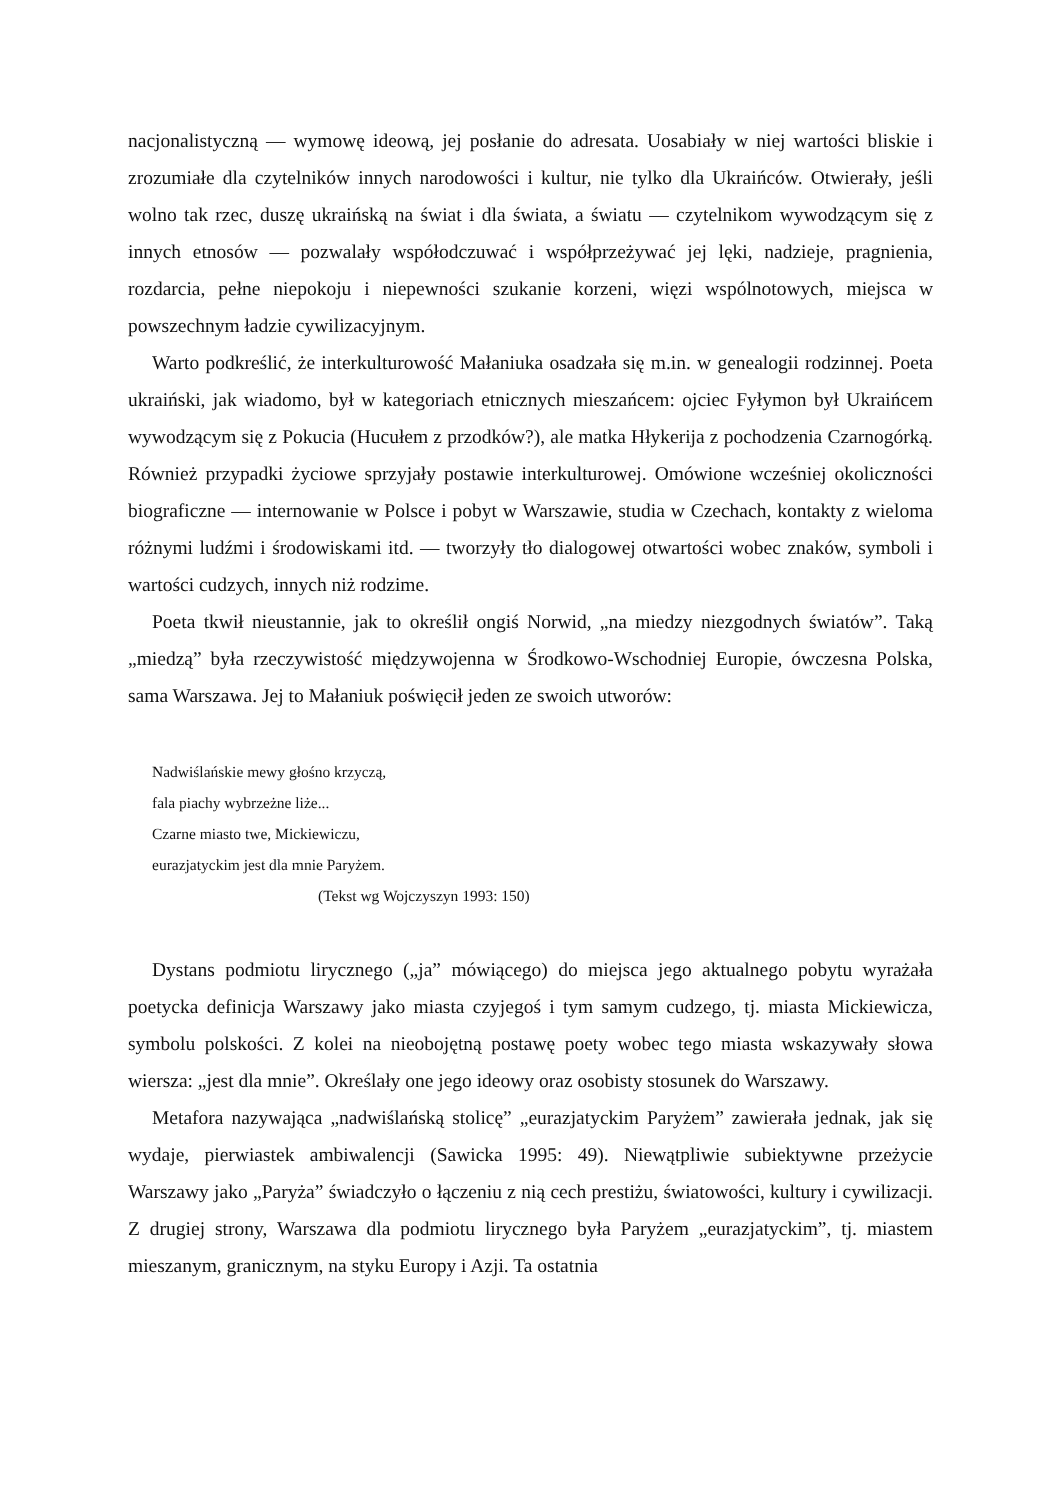nacjonalistyczną — wymowę ideową, jej posłanie do adresata. Uosabiały w niej wartości bliskie i zrozumiałe dla czytelników innych narodowości i kultur, nie tylko dla Ukraińców. Otwierały, jeśli wolno tak rzec, duszę ukraińską na świat i dla świata, a światu — czytelnikom wywodzącym się z innych etnosów — pozwalały współodczuwać i współprzeżywać jej lęki, nadzieje, pragnienia, rozdarcia, pełne niepokoju i niepewności szukanie korzeni, więzi wspólnotowych, miejsca w powszechnym ładzie cywilizacyjnym.
Warto podkreślić, że interkulturowość Małaniuka osadzała się m.in. w genealogii rodzinnej. Poeta ukraiński, jak wiadomo, był w kategoriach etnicznych mieszańcem: ojciec Fyłymon był Ukraińcem wywodzącym się z Pokucia (Hucułem z przodków?), ale matka Hłykerija z pochodzenia Czarnogórką. Również przypadki życiowe sprzyjały postawie interkulturowej. Omówione wcześniej okoliczności biograficzne — internowanie w Polsce i pobyt w Warszawie, studia w Czechach, kontakty z wieloma różnymi ludźmi i środowiskami itd. — tworzyły tło dialogowej otwartości wobec znaków, symboli i wartości cudzych, innych niż rodzime.
Poeta tkwił nieustannie, jak to określił ongiś Norwid, „na miedzy niezgodnych światów”. Taką „miedzą” była rzeczywistość międzywojenna w Środkowo-Wschodniej Europie, ówczesna Polska, sama Warszawa. Jej to Małaniuk poświęcił jeden ze swoich utworów:
Nadwiślańskie mewy głośno krzyczą,
fala piachy wybrzeżne liże...
Czarne miasto twe, Mickiewiczu,
eurazjatyckim jest dla mnie Paryżem.
(Tekst wg Wojczyszyn 1993: 150)
Dystans podmiotu lirycznego („ja” mówiącego) do miejsca jego aktualnego pobytu wyrażała poetycka definicja Warszawy jako miasta czyjegoś i tym samym cudzego, tj. miasta Mickiewicza, symbolu polskości. Z kolei na nieobojętną postawę poety wobec tego miasta wskazywały słowa wiersza: „jest dla mnie”. Określały one jego ideowy oraz osobisty stosunek do Warszawy.
Metafora nazywająca „nadwiślańską stolicę” „eurazjatyckim Paryżem” zawierała jednak, jak się wydaje, pierwiastek ambiwalencji (Sawicka 1995: 49). Niewątpliwie subiektywne przeżycie Warszawy jako „Paryża” świadczyło o łączeniu z nią cech prestiżu, światowości, kultury i cywilizacji. Z drugiej strony, Warszawa dla podmiotu lirycznego była Paryżem „eurazjatyckim”, tj. miastem mieszanym, granicznym, na styku Europy i Azji. Ta ostatnia